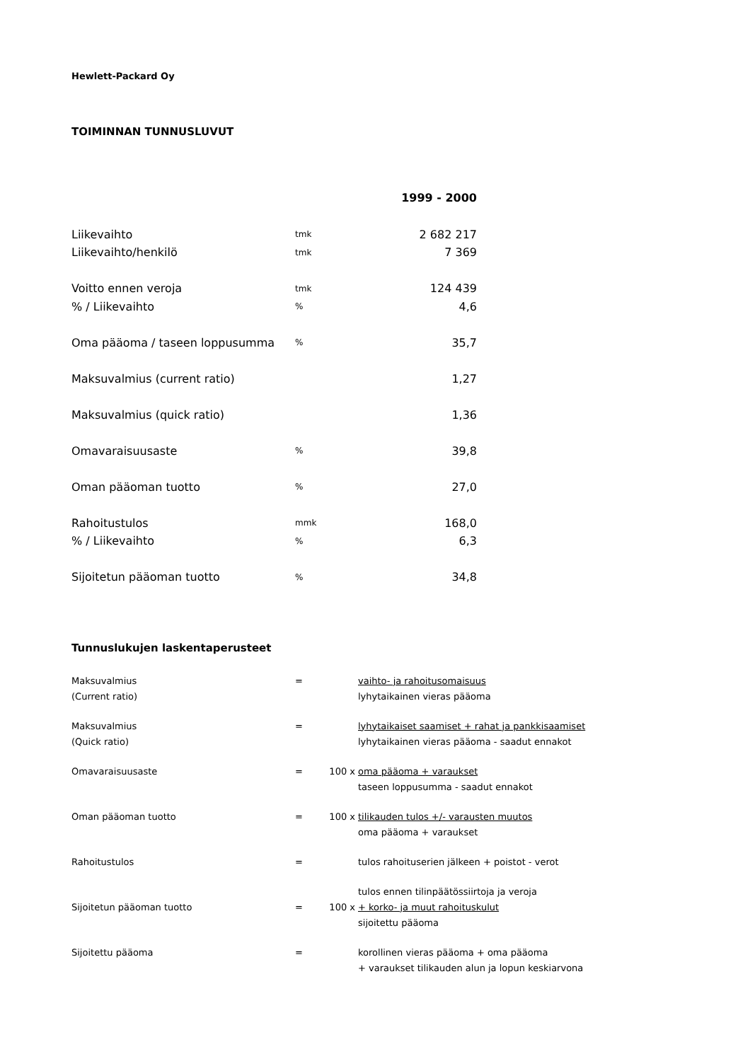Hewlett-Packard Oy
TOIMINNAN TUNNUSLUVUT
| | | 1999 - 2000 |
| Liikevaihto | tmk | 2 682 217 |
| Liikevaihto/henkilö | tmk | 7 369 |
| Voitto ennen veroja | tmk | 124 439 |
| % / Liikevaihto | % | 4,6 |
| Oma pääoma / taseen loppusumma | % | 35,7 |
| Maksuvalmius (current ratio) | | 1,27 |
| Maksuvalmius (quick ratio) | | 1,36 |
| Omavaraisuusaste | % | 39,8 |
| Oman pääoman tuotto | % | 27,0 |
| Rahoitustulos | mmk | 168,0 |
| % / Liikevaihto | % | 6,3 |
| Sijoitetun pääoman tuotto | % | 34,8 |
Tunnuslukujen laskentaperusteet
| Maksuvalmius | = | | vaihto- ja rahoitusomaisuus |
| (Current ratio) | | | lyhytaikainen vieras pääoma |
| Maksuvalmius | = | | lyhytaikaiset saamiset + rahat ja pankkisaamiset |
| (Quick ratio) | | | lyhytaikainen vieras pääoma - saadut ennakot |
| Omavaraisuusaste | = | 100 x | oma pääoma + varaukset |
| | | | taseen loppusumma - saadut ennakot |
| Oman pääoman tuotto | = | 100 x | tilikauden tulos +/- varausten muutos |
| | | | oma pääoma + varaukset |
| Rahoitustulos | = | | tulos rahoituserien jälkeen + poistot - verot |
| | | | tulos ennen tilinpäätössiirtoja ja veroja |
| Sijoitetun pääoman tuotto | = | 100 x | + korko- ja muut rahoituskulut |
| | | | sijoitettu pääoma |
| Sijoitettu pääoma | = | | korollinen vieras pääoma + oma pääoma |
| | | | + varaukset tilikauden alun ja lopun keskiarvona |